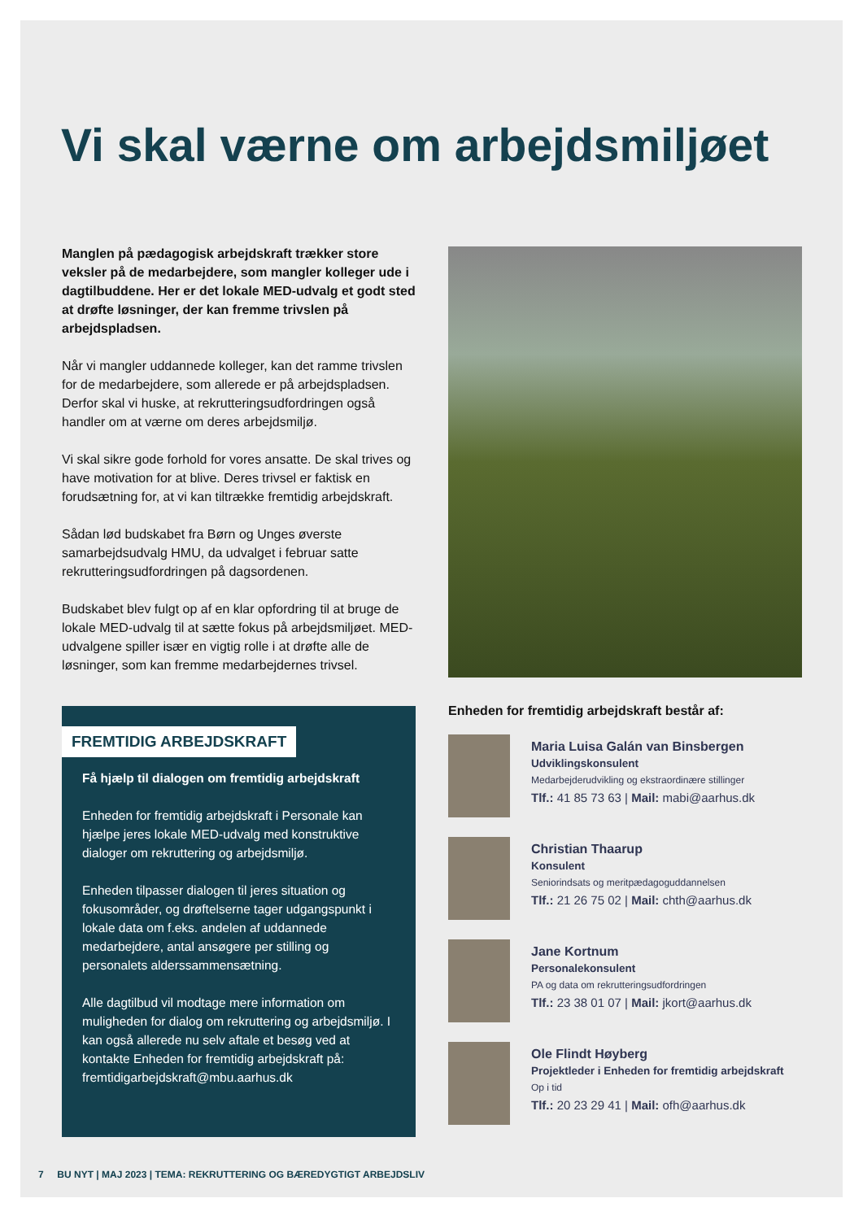Vi skal værne om arbejdsmiljøet
Manglen på pædagogisk arbejdskraft trækker store veksler på de medarbejdere, som mangler kolleger ude i dagtilbuddene. Her er det lokale MED-udvalg et godt sted at drøfte løsninger, der kan fremme trivslen på arbejdspladsen.
Når vi mangler uddannede kolleger, kan det ramme trivslen for de medarbejdere, som allerede er på arbejdspladsen. Derfor skal vi huske, at rekrutteringsudfordringen også handler om at værne om deres arbejdsmiljø.
Vi skal sikre gode forhold for vores ansatte. De skal trives og have motivation for at blive. Deres trivsel er faktisk en forudsætning for, at vi kan tiltrække fremtidig arbejdskraft.
Sådan lød budskabet fra Børn og Unges øverste samarbejdsudvalg HMU, da udvalget i februar satte rekrutteringsudfordringen på dagsordenen.
Budskabet blev fulgt op af en klar opfordring til at bruge de lokale MED-udvalg til at sætte fokus på arbejdsmiljøet. MED-udvalgene spiller især en vigtig rolle i at drøfte alle de løsninger, som kan fremme medarbejdernes trivsel.
FREMTIDIG ARBEJDSKRAFT
Få hjælp til dialogen om fremtidig arbejdskraft
Enheden for fremtidig arbejdskraft i Personale kan hjælpe jeres lokale MED-udvalg med konstruktive dialoger om rekruttering og arbejdsmiljø.
Enheden tilpasser dialogen til jeres situation og fokusområder, og drøftelserne tager udgangspunkt i lokale data om f.eks. andelen af uddannede medarbejdere, antal ansøgere per stilling og personalets alderssammensætning.
Alle dagtilbud vil modtage mere information om muligheden for dialog om rekruttering og arbejdsmiljø. I kan også allerede nu selv aftale et besøg ved at kontakte Enheden for fremtidig arbejdskraft på: fremtidigarbejdskraft@mbu.aarhus.dk
Enheden for fremtidig arbejdskraft består af:
Maria Luisa Galán van Binsbergen
Udviklingskonsulent
Medarbejderudvikling og ekstraordinære stillinger
Tlf.: 41 85 73 63 | Mail: mabi@aarhus.dk
Christian Thaarup
Konsulent
Seniorindsats og meritpædagoguddannelsen
Tlf.: 21 26 75 02 | Mail: chth@aarhus.dk
Jane Kortnum
Personalekonsulent
PA og data om rekrutteringsudfordringen
Tlf.: 23 38 01 07 | Mail: jkort@aarhus.dk
Ole Flindt Høyberg
Projektleder i Enheden for fremtidig arbejdskraft
Op i tid
Tlf.: 20 23 29 41 | Mail: ofh@aarhus.dk
7 BU NYT | MAJ 2023 | TEMA: REKRUTTERING OG BÆREDYGTIGT ARBEJDSLIV